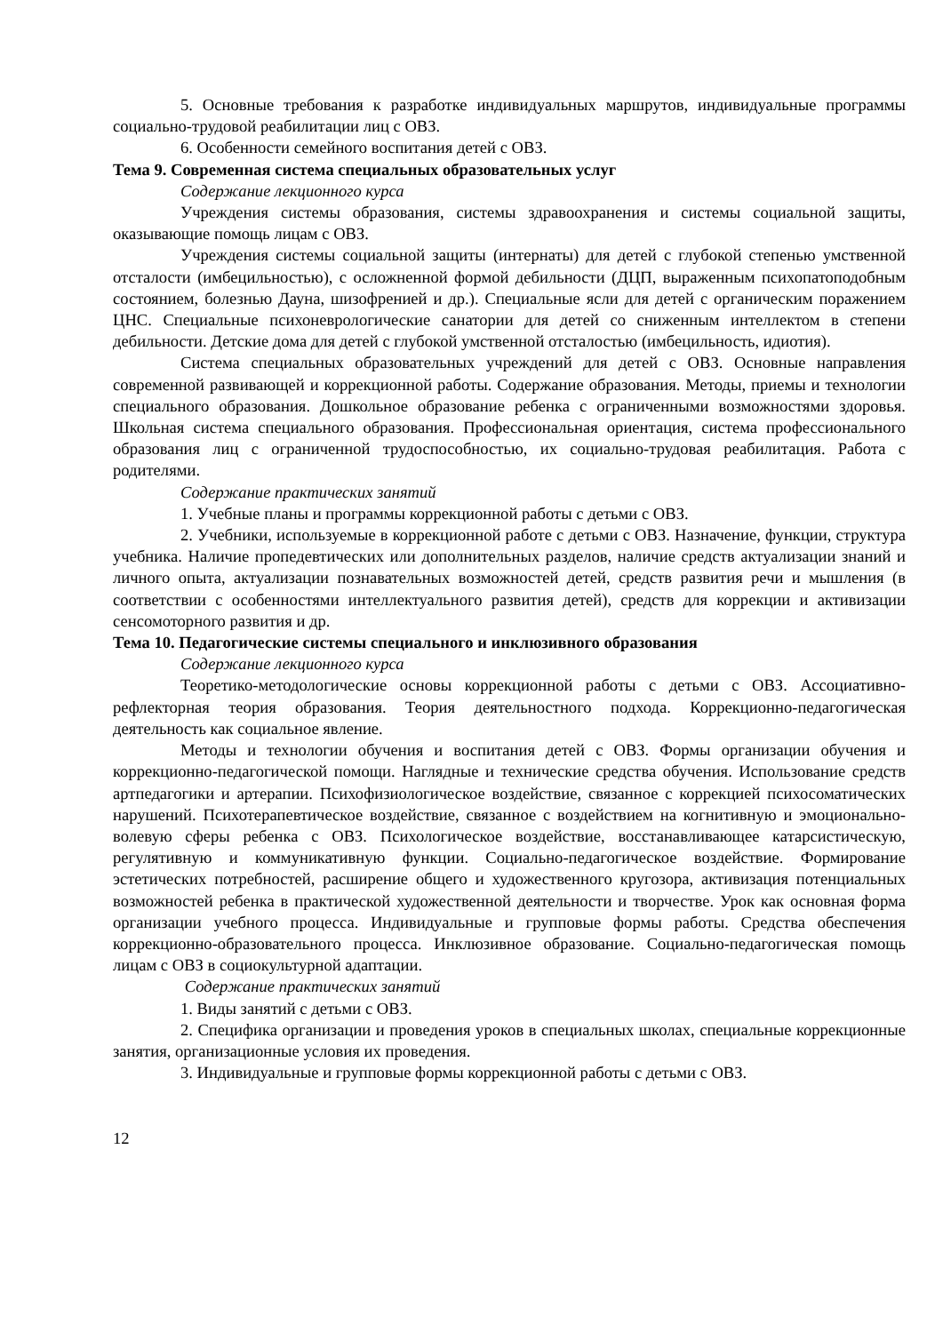5. Основные требования к разработке индивидуальных маршрутов, индивидуальные программы социально-трудовой реабилитации лиц с ОВЗ.
6. Особенности семейного воспитания детей с ОВЗ.
Тема 9. Современная система специальных образовательных услуг
Содержание лекционного курса
Учреждения системы образования, системы здравоохранения и системы социальной защиты, оказывающие помощь лицам с ОВЗ.
Учреждения системы социальной защиты (интернаты) для детей с глубокой степенью умственной отсталости (имбецильностью), с осложненной формой дебильности (ДЦП, выраженным психопатоподобным состоянием, болезнью Дауна, шизофренией и др.). Специальные ясли для детей с органическим поражением ЦНС. Специальные психоневрологические санатории для детей со сниженным интеллектом в степени дебильности. Детские дома для детей с глубокой умственной отсталостью (имбецильность, идиотия).
Система специальных образовательных учреждений для детей с ОВЗ. Основные направления современной развивающей и коррекционной работы. Содержание образования. Методы, приемы и технологии специального образования. Дошкольное образование ребенка с ограниченными возможностями здоровья. Школьная система специального образования. Профессиональная ориентация, система профессионального образования лиц с ограниченной трудоспособностью, их социально-трудовая реабилитация. Работа с родителями.
Содержание практических занятий
1. Учебные планы и программы коррекционной работы с детьми с ОВЗ.
2. Учебники, используемые в коррекционной работе с детьми с ОВЗ. Назначение, функции, структура учебника. Наличие пропедевтических или дополнительных разделов, наличие средств актуализации знаний и личного опыта, актуализации познавательных возможностей детей, средств развития речи и мышления (в соответствии с особенностями интеллектуального развития детей), средств для коррекции и активизации сенсомоторного развития и др.
Тема 10. Педагогические системы специального и инклюзивного образования
Содержание лекционного курса
Теоретико-методологические основы коррекционной работы с детьми с ОВЗ. Ассоциативно-рефлекторная теория образования. Теория деятельностного подхода. Коррекционно-педагогическая деятельность как социальное явление.
Методы и технологии обучения и воспитания детей с ОВЗ. Формы организации обучения и коррекционно-педагогической помощи. Наглядные и технические средства обучения. Использование средств артпедагогики и артерапии. Психофизиологическое воздействие, связанное с коррекцией психосоматических нарушений. Психотерапевтическое воздействие, связанное с воздействием на когнитивную и эмоционально-волевую сферы ребенка с ОВЗ. Психологическое воздействие, восстанавливающее катарсистическую, регулятивную и коммуникативную функции. Социально-педагогическое воздействие. Формирование эстетических потребностей, расширение общего и художественного кругозора, активизация потенциальных возможностей ребенка в практической художественной деятельности и творчестве. Урок как основная форма организации учебного процесса. Индивидуальные и групповые формы работы. Средства обеспечения коррекционно-образовательного процесса. Инклюзивное образование. Социально-педагогическая помощь лицам с ОВЗ в социокультурной адаптации.
Содержание практических занятий
1. Виды занятий с детьми с ОВЗ.
2. Специфика организации и проведения уроков в специальных школах, специальные коррекционные занятия, организационные условия их проведения.
3. Индивидуальные и групповые формы коррекционной работы с детьми с ОВЗ.
12